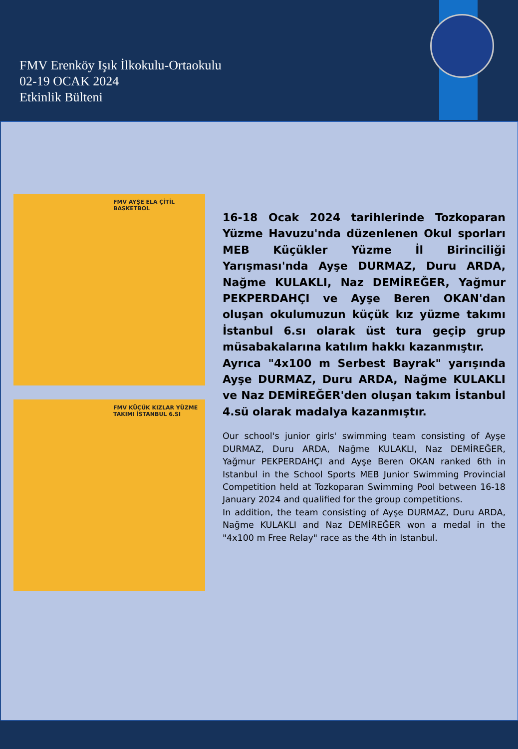FMV Erenköy Işık İlkokulu-Ortaokulu
02-19 OCAK 2024
Etkinlik Bülteni
FMV AYŞE ELA ÇİTİL BASKETBOL
FMV KÜÇÜK KIZLAR YÜZME TAKIMI İSTANBUL 6.SI
16-18 Ocak 2024 tarihlerinde Tozkoparan Yüzme Havuzu'nda düzenlenen Okul sporları MEB Küçükler Yüzme İl Birinciliği Yarışması'nda Ayşe DURMAZ, Duru ARDA, Nağme KULAKLI, Naz DEMİREĞER, Yağmur PEKPERDAHÇI ve Ayşe Beren OKAN'dan oluşan okulumuzun küçük kız yüzme takımı İstanbul 6.sı olarak üst tura geçip grup müsabakalarına katılım hakkı kazanmıştır.
Ayrıca "4x100 m Serbest Bayrak" yarışında Ayşe DURMAZ, Duru ARDA, Nağme KULAKLI ve Naz DEMİREĞER'den oluşan takım İstanbul 4.sü olarak madalya kazanmıştır.
Our school's junior girls' swimming team consisting of Ayşe DURMAZ, Duru ARDA, Nağme KULAKLI, Naz DEMİREĞER, Yağmur PEKPERDAHÇI and Ayşe Beren OKAN ranked 6th in Istanbul in the School Sports MEB Junior Swimming Provincial Competition held at Tozkoparan Swimming Pool between 16-18 January 2024 and qualified for the group competitions.
In addition, the team consisting of Ayşe DURMAZ, Duru ARDA, Nağme KULAKLI and Naz DEMİREĞER won a medal in the "4x100 m Free Relay" race as the 4th in Istanbul.